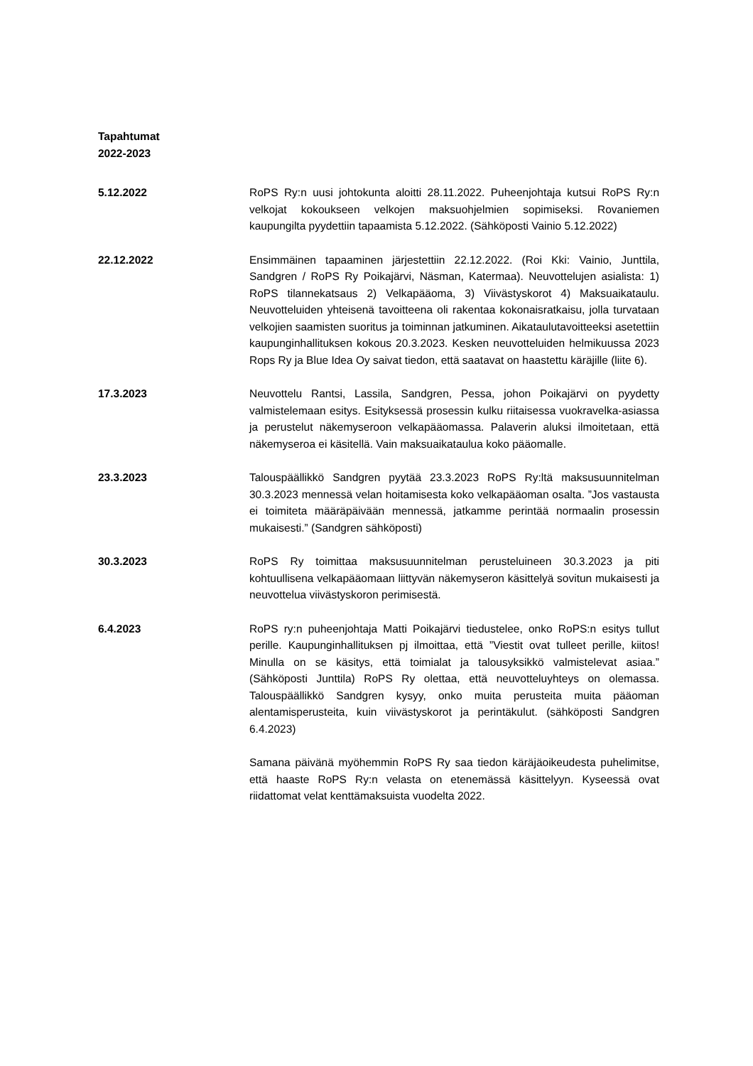Tapahtumat
2022-2023
5.12.2022 RoPS Ry:n uusi johtokunta aloitti 28.11.2022. Puheenjohtaja kutsui RoPS Ry:n velkojat kokoukseen velkojen maksuohjelmien sopimiseksi. Rovaniemen kaupungilta pyydettiin tapaamista 5.12.2022. (Sähköposti Vainio 5.12.2022)
22.12.2022 Ensimmäinen tapaaminen järjestettiin 22.12.2022. (Roi Kki: Vainio, Junttila, Sandgren / RoPS Ry Poikajärvi, Näsman, Katermaa). Neuvottelujen asialista: 1) RoPS tilannekatsaus 2) Velkapääoma, 3) Viivästyskorot 4) Maksuaikataulu. Neuvotteluiden yhteisenä tavoitteena oli rakentaa kokonaisratkaisu, jolla turvataan velkojien saamisten suoritus ja toiminnan jatkuminen. Aikataulutavoitteeksi asetettiin kaupunginhallituksen kokous 20.3.2023. Kesken neuvotteluiden helmikuussa 2023 Rops Ry ja Blue Idea Oy saivat tiedon, että saatavat on haastettu käräjille (liite 6).
17.3.2023 Neuvottelu Rantsi, Lassila, Sandgren, Pessa, johon Poikajärvi on pyydetty valmistelemaan esitys. Esityksessä prosessin kulku riitaisessa vuokravelka-asiassa ja perustelut näkemyseroon velkapääomassa. Palaverin aluksi ilmoitetaan, että näkemyseroa ei käsitellä. Vain maksuaikataulua koko pääomalle.
23.3.2023 Talouspäällikkö Sandgren pyytää 23.3.2023 RoPS Ry:ltä maksusuunnitelman 30.3.2023 mennessä velan hoitamisesta koko velkapääoman osalta. ”Jos vastausta ei toimiteta määräpäivään mennessä, jatkamme perintää normaalin prosessin mukaisesti.” (Sandgren sähköposti)
30.3.2023 RoPS Ry toimittaa maksusuunnitelman perusteluineen 30.3.2023 ja piti kohtuullisena velkapääomaan liittyvän näkemyseron käsittelyä sovitun mukaisesti ja neuvottelua viivästyskoron perimisestä.
6.4.2023 RoPS ry:n puheenjohtaja Matti Poikajärvi tiedustelee, onko RoPS:n esitys tullut perille. Kaupunginhallituksen pj ilmoittaa, että ”Viestit ovat tulleet perille, kiitos! Minulla on se käsitys, että toimialat ja talousyksikkö valmistelevat asiaa.” (Sähköposti Junttila) RoPS Ry olettaa, että neuvotteluyhteys on olemassa. Talouspäällikkö Sandgren kysyy, onko muita perusteita muita pääoman alentamisperusteita, kuin viivästyskorot ja perintäkulut. (sähköposti Sandgren 6.4.2023)
Samana päivänä myöhemmin RoPS Ry saa tiedon käräjäoikeudesta puhelimitse, että haaste RoPS Ry:n velasta on etenemässä käsittelyyn. Kyseessä ovat riidattomat velat kenttämaksuista vuodelta 2022.